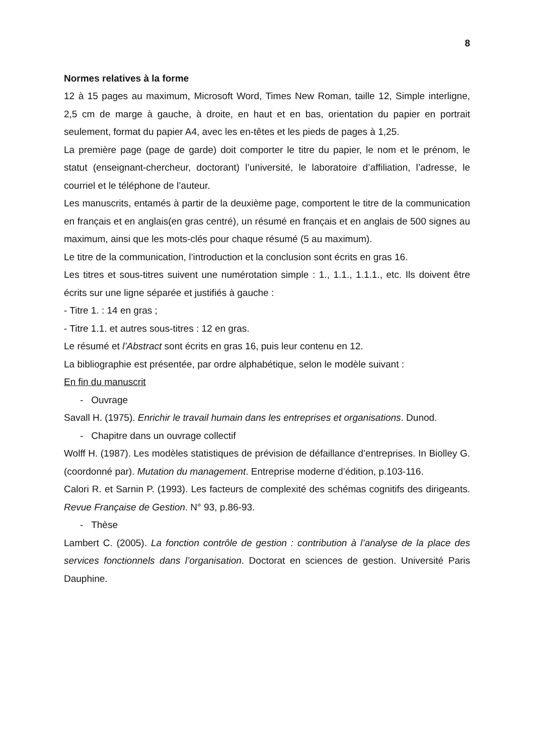8
Normes relatives à la forme
12 à 15 pages au maximum, Microsoft Word, Times New Roman, taille 12, Simple interligne, 2,5 cm de marge à gauche, à droite, en haut et en bas, orientation du papier en portrait seulement, format du papier A4, avec les en-têtes et les pieds de pages à 1,25.
La première page (page de garde) doit comporter le titre du papier, le nom et le prénom, le statut (enseignant-chercheur, doctorant) l’université, le laboratoire d’affiliation, l’adresse, le courriel et le téléphone de l’auteur.
Les manuscrits, entamés à partir de la deuxième page, comportent le titre de la communication en français et en anglais(en gras centré), un résumé en français et en anglais de 500 signes au maximum, ainsi que les mots-clés pour chaque résumé (5 au maximum).
Le titre de la communication, l’introduction et la conclusion sont écrits en gras 16.
Les titres et sous-titres suivent une numérotation simple : 1., 1.1., 1.1.1., etc. Ils doivent être écrits sur une ligne séparée et justifiés à gauche :
- Titre 1. : 14 en gras ;
- Titre 1.1. et autres sous-titres : 12 en gras.
Le résumé et l’Abstract sont écrits en gras 16, puis leur contenu en 12.
La bibliographie est présentée, par ordre alphabétique, selon le modèle suivant :
En fin du manuscrit
- Ouvrage
Savall H. (1975). Enrichir le travail humain dans les entreprises et organisations. Dunod.
- Chapitre dans un ouvrage collectif
Wolff H. (1987). Les modèles statistiques de prévision de défaillance d’entreprises. In Biolley G. (coordonné par). Mutation du management. Entreprise moderne d’édition, p.103-116.
Calori R. et Sarnin P. (1993). Les facteurs de complexité des schémas cognitifs des dirigeants. Revue Française de Gestion. N° 93, p.86-93.
- Thèse
Lambert C. (2005). La fonction contrôle de gestion : contribution à l’analyse de la place des services fonctionnels dans l’organisation. Doctorat en sciences de gestion. Université Paris Dauphine.